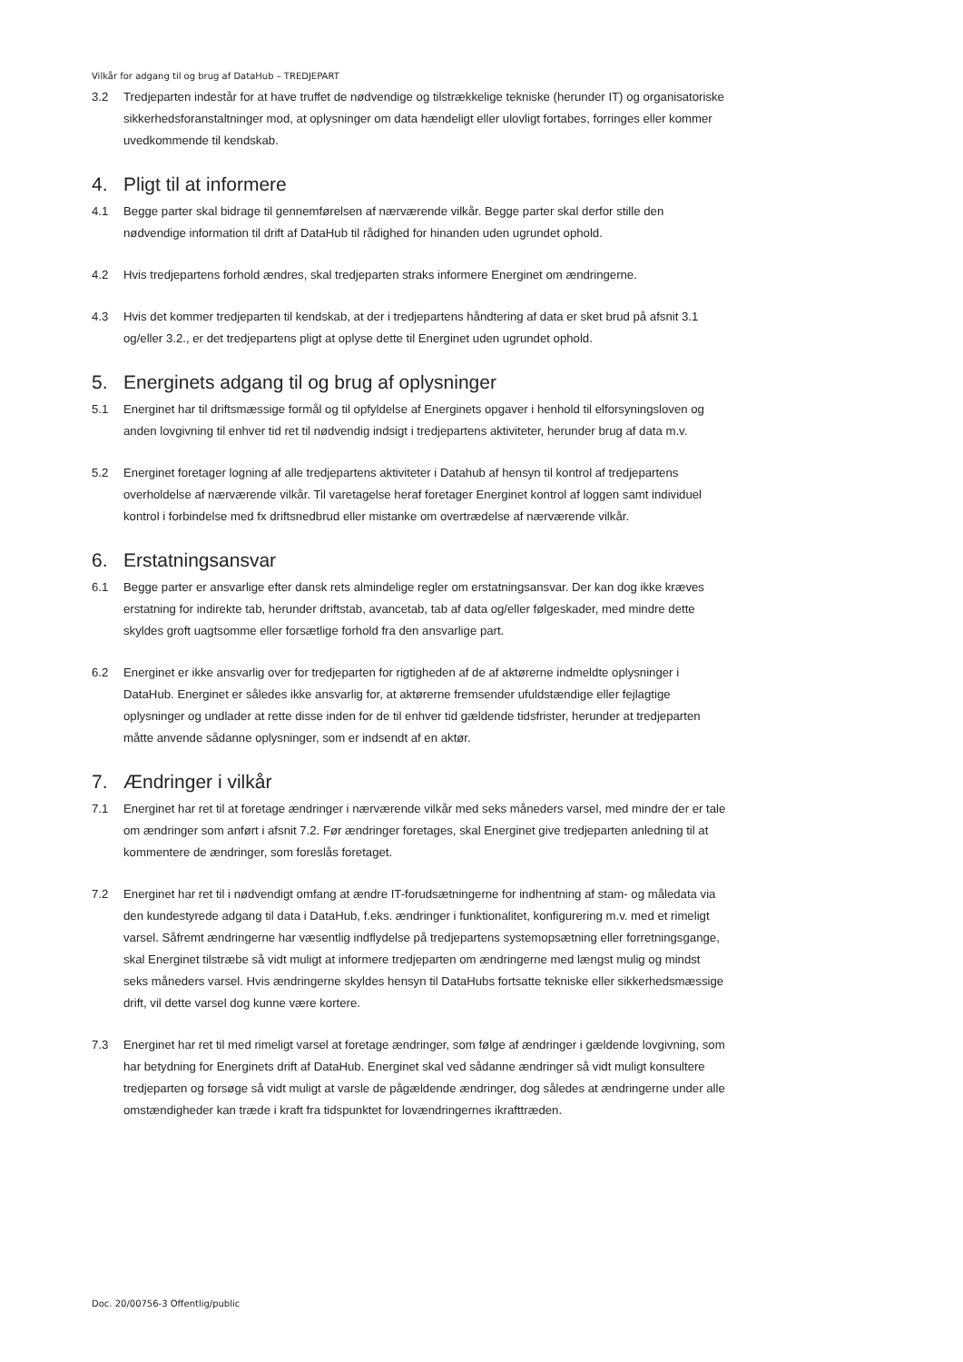Vilkår for adgang til og brug af DataHub – TREDJEPART
3.2 Tredjeparten indestår for at have truffet de nødvendige og tilstrækkelige tekniske (herunder IT) og organisatoriske sikkerhedsforanstaltninger mod, at oplysninger om data hændeligt eller ulovligt fortabes, forringes eller kommer uvedkommende til kendskab.
4. Pligt til at informere
4.1 Begge parter skal bidrage til gennemførelsen af nærværende vilkår. Begge parter skal derfor stille den nødvendige information til drift af DataHub til rådighed for hinanden uden ugrundet ophold.
4.2 Hvis tredjepartens forhold ændres, skal tredjeparten straks informere Energinet om ændringerne.
4.3 Hvis det kommer tredjeparten til kendskab, at der i tredjepartens håndtering af data er sket brud på afsnit 3.1 og/eller 3.2., er det tredjepartens pligt at oplyse dette til Energinet uden ugrundet ophold.
5. Energinets adgang til og brug af oplysninger
5.1 Energinet har til driftsmæssige formål og til opfyldelse af Energinets opgaver i henhold til elforsyningsloven og anden lovgivning til enhver tid ret til nødvendig indsigt i tredjepartens aktiviteter, herunder brug af data m.v.
5.2 Energinet foretager logning af alle tredjepartens aktiviteter i Datahub af hensyn til kontrol af tredjepartens overholdelse af nærværende vilkår. Til varetagelse heraf foretager Energinet kontrol af loggen samt individuel kontrol i forbindelse med fx driftsnedbrud eller mistanke om overtrædelse af nærværende vilkår.
6. Erstatningsansvar
6.1 Begge parter er ansvarlige efter dansk rets almindelige regler om erstatningsansvar. Der kan dog ikke kræves erstatning for indirekte tab, herunder driftstab, avancetab, tab af data og/eller følgeskader, med mindre dette skyldes groft uagtsomme eller forsætlige forhold fra den ansvarlige part.
6.2 Energinet er ikke ansvarlig over for tredjeparten for rigtigheden af de af aktørerne indmeldte oplysninger i DataHub. Energinet er således ikke ansvarlig for, at aktørerne fremsender ufuldstændige eller fejlagtige oplysninger og undlader at rette disse inden for de til enhver tid gældende tidsfrister, herunder at tredjeparten måtte anvende sådanne oplysninger, som er indsendt af en aktør.
7. Ændringer i vilkår
7.1 Energinet har ret til at foretage ændringer i nærværende vilkår med seks måneders varsel, med mindre der er tale om ændringer som anført i afsnit 7.2. Før ændringer foretages, skal Energinet give tredjeparten anledning til at kommentere de ændringer, som foreslås foretaget.
7.2 Energinet har ret til i nødvendigt omfang at ændre IT-forudsætningerne for indhentning af stam- og måledata via den kundestyrede adgang til data i DataHub, f.eks. ændringer i funktionalitet, konfigurering m.v. med et rimeligt varsel. Såfremt ændringerne har væsentlig indflydelse på tredjepartens systemopsætning eller forretningsgange, skal Energinet tilstræbe så vidt muligt at informere tredjeparten om ændringerne med længst mulig og mindst seks måneders varsel. Hvis ændringerne skyldes hensyn til DataHubs fortsatte tekniske eller sikkerhedsmæssige drift, vil dette varsel dog kunne være kortere.
7.3 Energinet har ret til med rimeligt varsel at foretage ændringer, som følge af ændringer i gældende lovgivning, som har betydning for Energinets drift af DataHub. Energinet skal ved sådanne ændringer så vidt muligt konsultere tredjeparten og forsøge så vidt muligt at varsle de pågældende ændringer, dog således at ændringerne under alle omstændigheder kan træde i kraft fra tidspunktet for lovændringernes ikrafttræden.
Doc. 20/00756-3 Offentlig/public